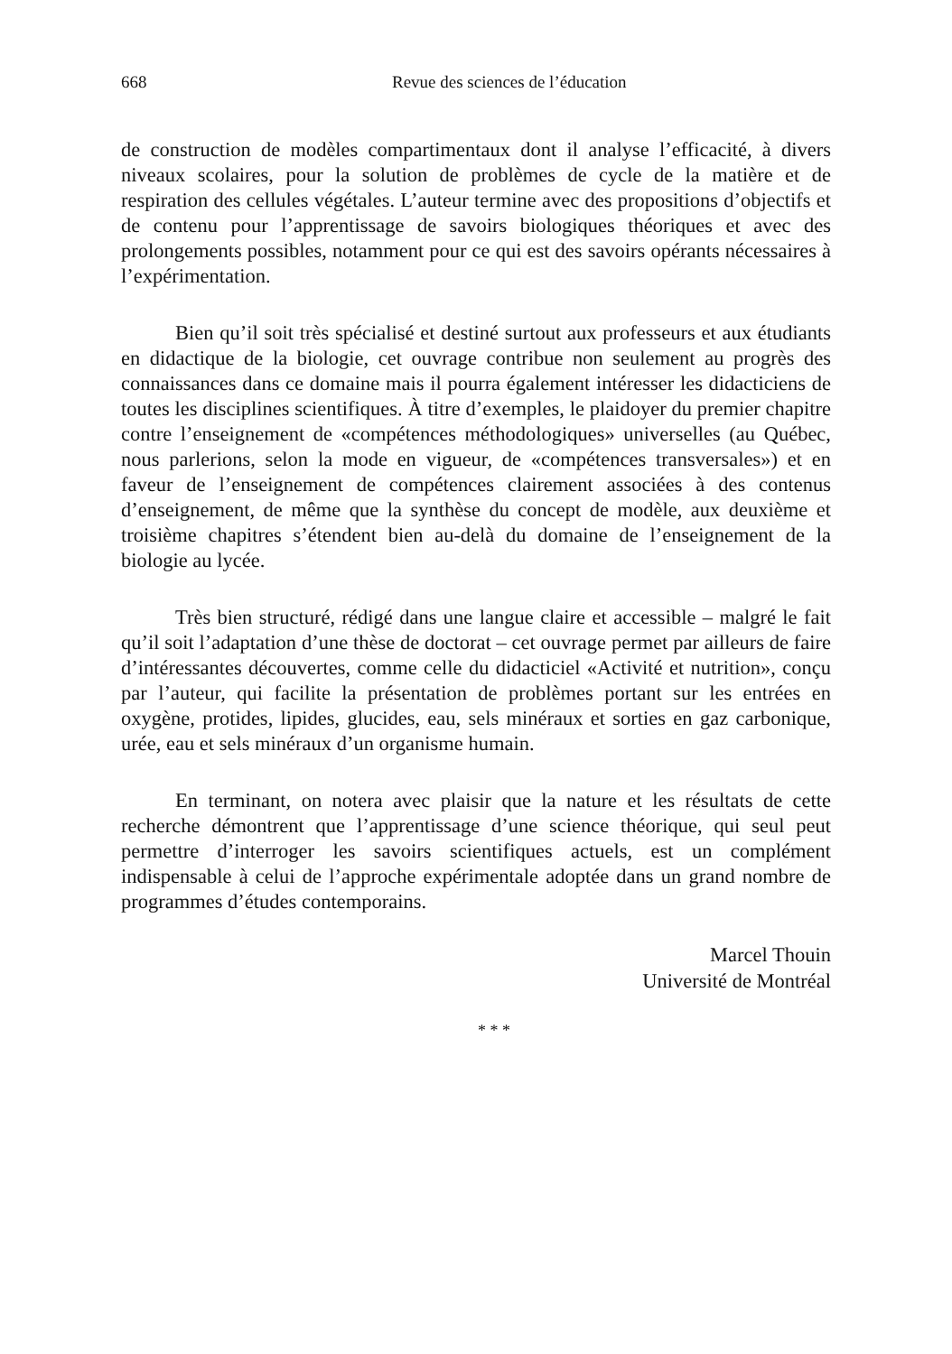668 Revue des sciences de l’éducation
de construction de modèles compartimentaux dont il analyse l’efficacité, à divers niveaux scolaires, pour la solution de problèmes de cycle de la matière et de respiration des cellules végétales. L’auteur termine avec des propositions d’objectifs et de contenu pour l’apprentissage de savoirs biologiques théoriques et avec des prolongements possibles, notamment pour ce qui est des savoirs opérants nécessaires à l’expérimentation.
Bien qu’il soit très spécialisé et destiné surtout aux professeurs et aux étudiants en didactique de la biologie, cet ouvrage contribue non seulement au progrès des connaissances dans ce domaine mais il pourra également intéresser les didacticiens de toutes les disciplines scientifiques. À titre d’exemples, le plaidoyer du premier chapitre contre l’enseignement de «compétences méthodologiques» universelles (au Québec, nous parlerions, selon la mode en vigueur, de «compétences transversales») et en faveur de l’enseignement de compétences clairement associées à des contenus d’enseignement, de même que la synthèse du concept de modèle, aux deuxième et troisième chapitres s’étendent bien au-delà du domaine de l’enseignement de la biologie au lycée.
Très bien structuré, rédigé dans une langue claire et accessible – malgré le fait qu’il soit l’adaptation d’une thèse de doctorat – cet ouvrage permet par ailleurs de faire d’intéressantes découvertes, comme celle du didacticiel «Activité et nutrition», conçu par l’auteur, qui facilite la présentation de problèmes portant sur les entrées en oxygène, protides, lipides, glucides, eau, sels minéraux et sorties en gaz carbonique, urée, eau et sels minéraux d’un organisme humain.
En terminant, on notera avec plaisir que la nature et les résultats de cette recherche démontrent que l’apprentissage d’une science théorique, qui seul peut permettre d’interroger les savoirs scientifiques actuels, est un complément indispensable à celui de l’approche expérimentale adoptée dans un grand nombre de programmes d’études contemporains.
Marcel Thouin
Université de Montréal
* * *